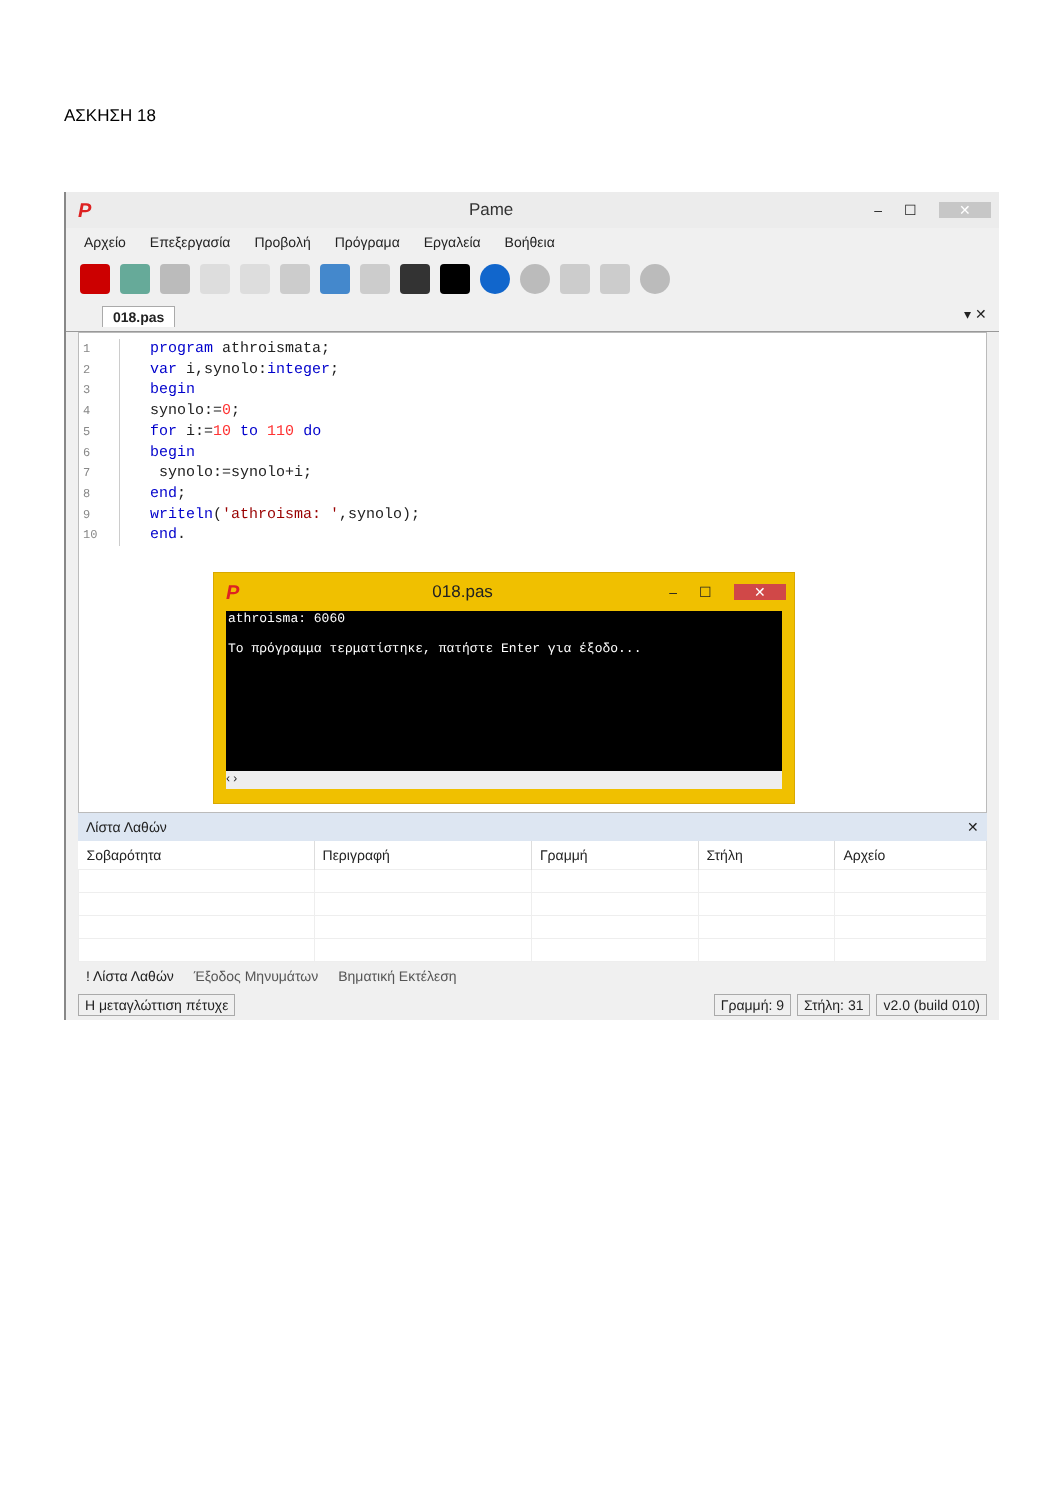ΑΣΚΗΣΗ 18
P Pame – ☐ ✕
Αρχείο Επεξεργασία Προβολή Πρόγραμα Εργαλεία Βοήθεια
018.pas ▾ ✕
1 program athroismata;
2 var i,synolo:integer;
3 begin
4 synolo:=0;
5 for i:=10 to 110 do
6 begin
7 synolo:=synolo+i;
8 end;
9 writeln('athroisma: ',synolo);
10 end.
P 018.pas – ☐ ✕
athroisma: 6060
Το πρόγραμμα τερματίστηκε, πατήστε Enter για έξοδο...
‹ ›
Λίστα Λαθών ✕
| Σοβαρότητα | Περιγραφή | Γραμμή | Στήλη | Αρχείο |
| --- | --- | --- | --- | --- |
! Λίστα Λαθών Έξοδος Μηνυμάτων Βηματική Εκτέλεση
Η μεταγλώττιση πέτυχε Γραμμή: 9 Στήλη: 31 v2.0 (build 010)